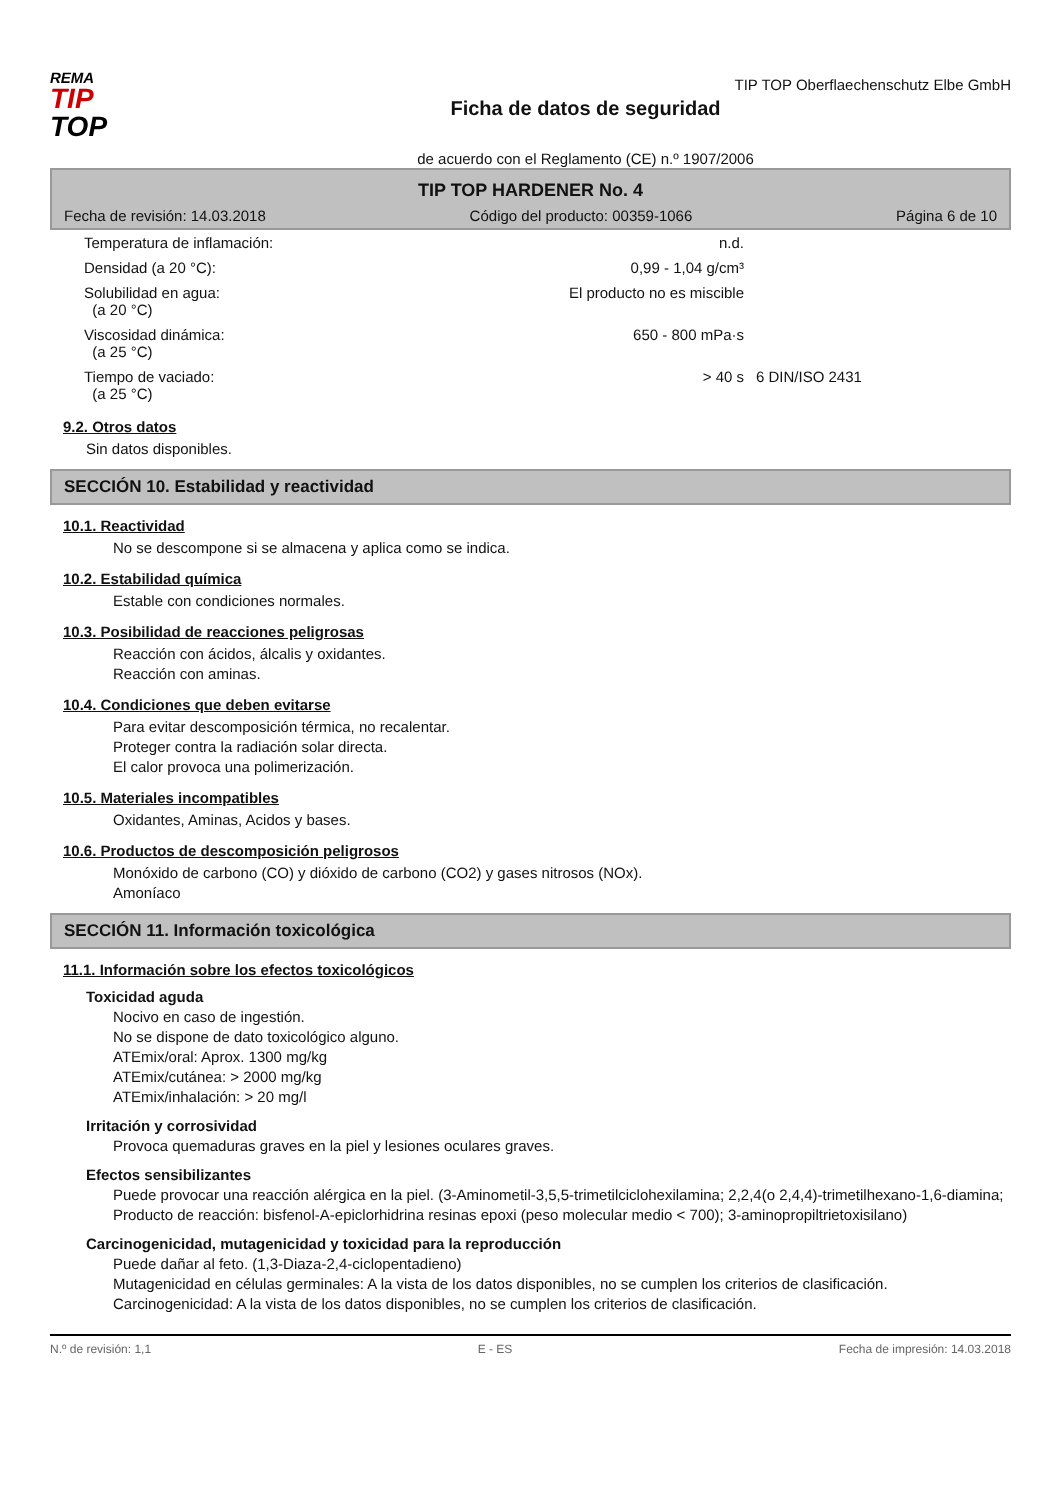REMA
TIP
TOP
TIP TOP Oberflaechenschutz Elbe GmbH
Ficha de datos de seguridad
de acuerdo con el Reglamento (CE) n.º 1907/2006
TIP TOP HARDENER No. 4
Fecha de revisión: 14.03.2018 Código del producto: 00359-1066 Página 6 de 10
| Temperatura de inflamación: | n.d. | |
| Densidad (a 20 °C): | 0,99 - 1,04 g/cm³ | |
| Solubilidad en agua: (a 20 °C) | El producto no es miscible | |
| Viscosidad dinámica: (a 25 °C) | 650 - 800 mPa·s | |
| Tiempo de vaciado: (a 25 °C) | > 40 s | 6 DIN/ISO 2431 |
9.2. Otros datos
Sin datos disponibles.
SECCIÓN 10. Estabilidad y reactividad
10.1. Reactividad
No se descompone si se almacena y aplica como se indica.
10.2. Estabilidad química
Estable con condiciones normales.
10.3. Posibilidad de reacciones peligrosas
Reacción con ácidos, álcalis y oxidantes.
Reacción con aminas.
10.4. Condiciones que deben evitarse
Para evitar descomposición térmica, no recalentar.
Proteger contra la radiación solar directa.
El calor provoca una polimerización.
10.5. Materiales incompatibles
Oxidantes, Aminas, Acidos y bases.
10.6. Productos de descomposición peligrosos
Monóxido de carbono (CO) y dióxido de carbono (CO2) y gases nitrosos (NOx).
Amoníaco
SECCIÓN 11. Información toxicológica
11.1. Información sobre los efectos toxicológicos
Toxicidad aguda
Nocivo en caso de ingestión.
No se dispone de dato toxicológico alguno.
ATEmix/oral: Aprox. 1300 mg/kg
ATEmix/cutánea: > 2000 mg/kg
ATEmix/inhalación: > 20 mg/l
Irritación y corrosividad
Provoca quemaduras graves en la piel y lesiones oculares graves.
Efectos sensibilizantes
Puede provocar una reacción alérgica en la piel. (3-Aminometil-3,5,5-trimetilciclohexilamina; 2,2,4(o 2,4,4)-trimetilhexano-1,6-diamina; Producto de reacción: bisfenol-A-epiclorhidrina resinas epoxi (peso molecular medio < 700); 3-aminopropiltrietoxisilano)
Carcinogenicidad, mutagenicidad y toxicidad para la reproducción
Puede dañar al feto. (1,3-Diaza-2,4-ciclopentadieno)
Mutagenicidad en células germinales: A la vista de los datos disponibles, no se cumplen los criterios de clasificación.
Carcinogenicidad: A la vista de los datos disponibles, no se cumplen los criterios de clasificación.
N.º de revisión: 1,1 E - ES Fecha de impresión: 14.03.2018